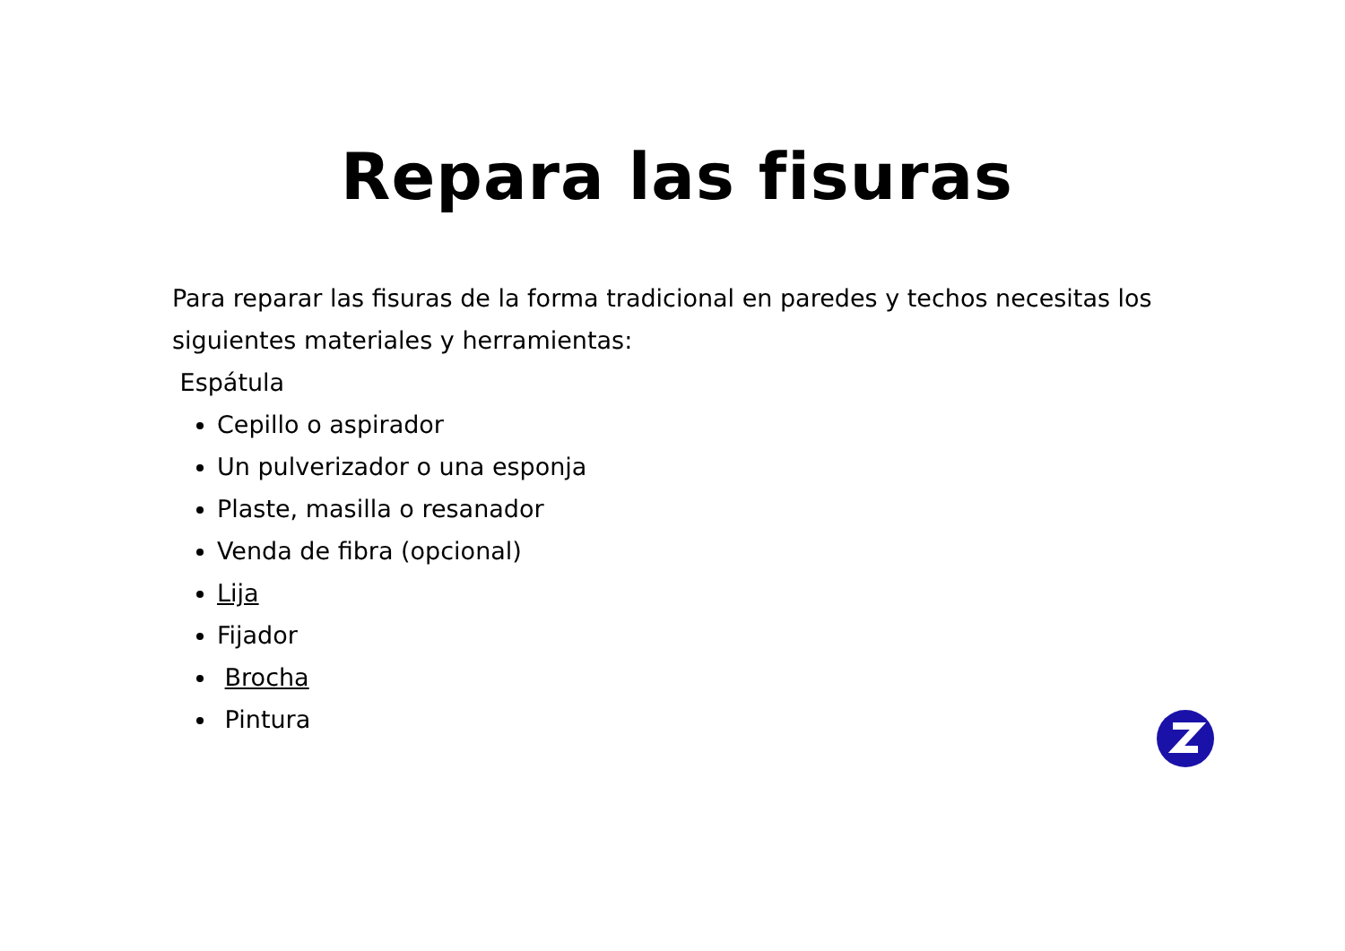Repara las fisuras
Para reparar las fisuras de la forma tradicional en paredes y techos necesitas los siguientes materiales y herramientas:
Espátula
Cepillo o aspirador
Un pulverizador o una esponja
Plaste, masilla o resanador
Venda de fibra (opcional)
Lija
Fijador
Brocha
Pintura